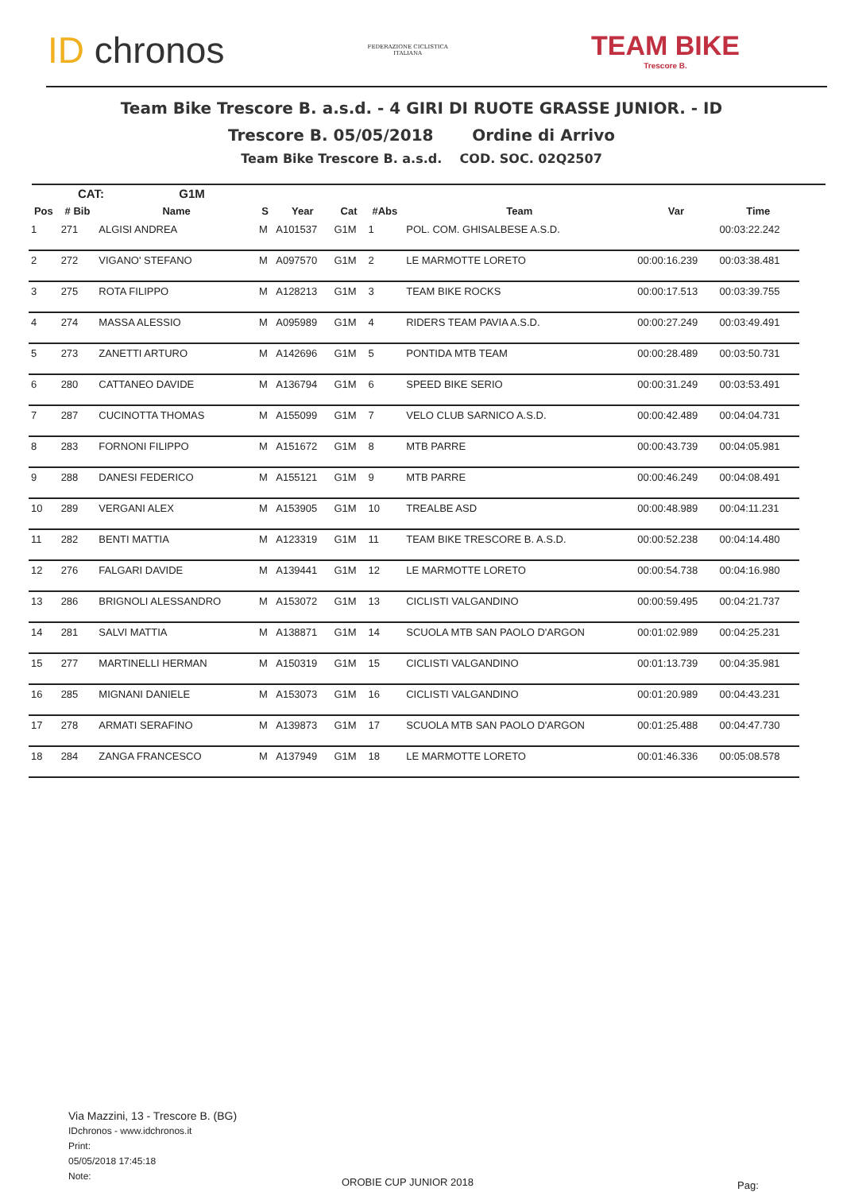ID chronos
FEDERAZIONE CICLISTICA
ITALIANA
TEAM BIKE
Trescore B.
Team Bike Trescore B. a.s.d. - 4 GIRI DI RUOTE GRASSE JUNIOR. - ID
Trescore B. 05/05/2018 Ordine di Arrivo
Team Bike Trescore B. a.s.d. COD. SOC. 02Q2507
CAT: G1M
| Pos | # Bib | Name | S | Year | Cat | #Abs | Team | Var | Time |
| --- | --- | --- | --- | --- | --- | --- | --- | --- | --- |
| 1 | 271 | ALGISI ANDREA | M | A101537 | G1M | 1 | POL. COM. GHISALBESE A.S.D. | | 00:03:22.242 |
| 2 | 272 | VIGANO' STEFANO | M | A097570 | G1M | 2 | LE MARMOTTE LORETO | 00:00:16.239 | 00:03:38.481 |
| 3 | 275 | ROTA FILIPPO | M | A128213 | G1M | 3 | TEAM BIKE ROCKS | 00:00:17.513 | 00:03:39.755 |
| 4 | 274 | MASSA ALESSIO | M | A095989 | G1M | 4 | RIDERS TEAM PAVIA A.S.D. | 00:00:27.249 | 00:03:49.491 |
| 5 | 273 | ZANETTI ARTURO | M | A142696 | G1M | 5 | PONTIDA MTB TEAM | 00:00:28.489 | 00:03:50.731 |
| 6 | 280 | CATTANEO DAVIDE | M | A136794 | G1M | 6 | SPEED BIKE SERIO | 00:00:31.249 | 00:03:53.491 |
| 7 | 287 | CUCINOTTA THOMAS | M | A155099 | G1M | 7 | VELO CLUB SARNICO A.S.D. | 00:00:42.489 | 00:04:04.731 |
| 8 | 283 | FORNONI FILIPPO | M | A151672 | G1M | 8 | MTB PARRE | 00:00:43.739 | 00:04:05.981 |
| 9 | 288 | DANESI FEDERICO | M | A155121 | G1M | 9 | MTB PARRE | 00:00:46.249 | 00:04:08.491 |
| 10 | 289 | VERGANI ALEX | M | A153905 | G1M | 10 | TREALBE ASD | 00:00:48.989 | 00:04:11.231 |
| 11 | 282 | BENTI MATTIA | M | A123319 | G1M | 11 | TEAM BIKE TRESCORE B. A.S.D. | 00:00:52.238 | 00:04:14.480 |
| 12 | 276 | FALGARI DAVIDE | M | A139441 | G1M | 12 | LE MARMOTTE LORETO | 00:00:54.738 | 00:04:16.980 |
| 13 | 286 | BRIGNOLI ALESSANDRO | M | A153072 | G1M | 13 | CICLISTI VALGANDINO | 00:00:59.495 | 00:04:21.737 |
| 14 | 281 | SALVI MATTIA | M | A138871 | G1M | 14 | SCUOLA MTB SAN PAOLO D'ARGON | 00:01:02.989 | 00:04:25.231 |
| 15 | 277 | MARTINELLI HERMAN | M | A150319 | G1M | 15 | CICLISTI VALGANDINO | 00:01:13.739 | 00:04:35.981 |
| 16 | 285 | MIGNANI DANIELE | M | A153073 | G1M | 16 | CICLISTI VALGANDINO | 00:01:20.989 | 00:04:43.231 |
| 17 | 278 | ARMATI SERAFINO | M | A139873 | G1M | 17 | SCUOLA MTB SAN PAOLO D'ARGON | 00:01:25.488 | 00:04:47.730 |
| 18 | 284 | ZANGA FRANCESCO | M | A137949 | G1M | 18 | LE MARMOTTE LORETO | 00:01:46.336 | 00:05:08.578 |
Via Mazzini, 13 - Trescore B. (BG)
IDchronos - www.idchronos.it
Print:
05/05/2018 17:45:18
Note:
OROBIE CUP JUNIOR 2018 Pag: